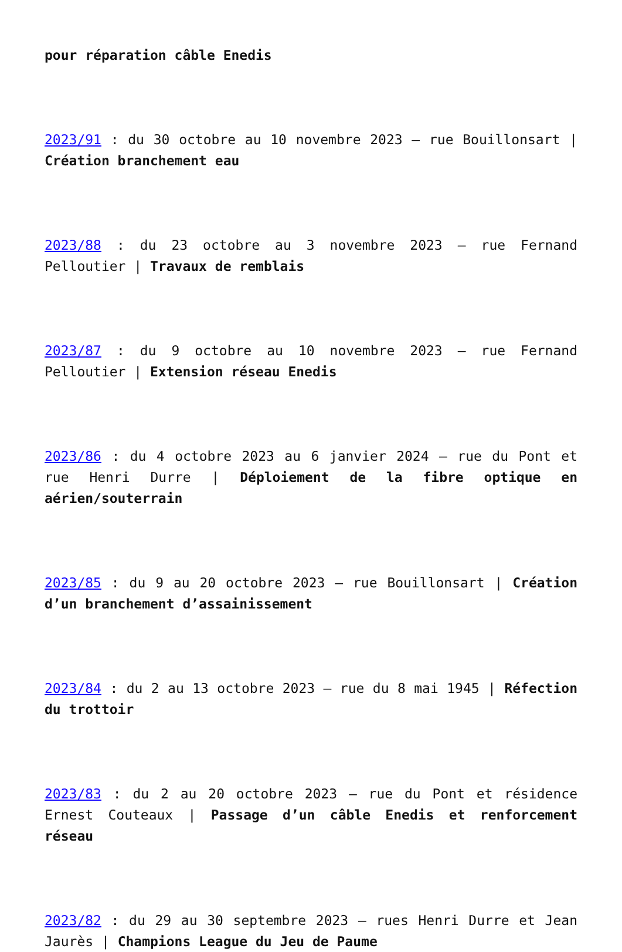pour réparation câble Enedis
2023/91 : du 30 octobre au 10 novembre 2023 – rue Bouillonsart | Création branchement eau
2023/88 : du 23 octobre au 3 novembre 2023 – rue Fernand Pelloutier | Travaux de remblais
2023/87 : du 9 octobre au 10 novembre 2023 – rue Fernand Pelloutier | Extension réseau Enedis
2023/86 : du 4 octobre 2023 au 6 janvier 2024 – rue du Pont et rue Henri Durre | Déploiement de la fibre optique en aérien/souterrain
2023/85 : du 9 au 20 octobre 2023 – rue Bouillonsart | Création d’un branchement d’assainissement
2023/84 : du 2 au 13 octobre 2023 – rue du 8 mai 1945 | Réfection du trottoir
2023/83 : du 2 au 20 octobre 2023 – rue du Pont et résidence Ernest Couteaux | Passage d’un câble Enedis et renforcement réseau
2023/82 : du 29 au 30 septembre 2023 – rues Henri Durre et Jean Jaurès | Champions League du Jeu de Paume